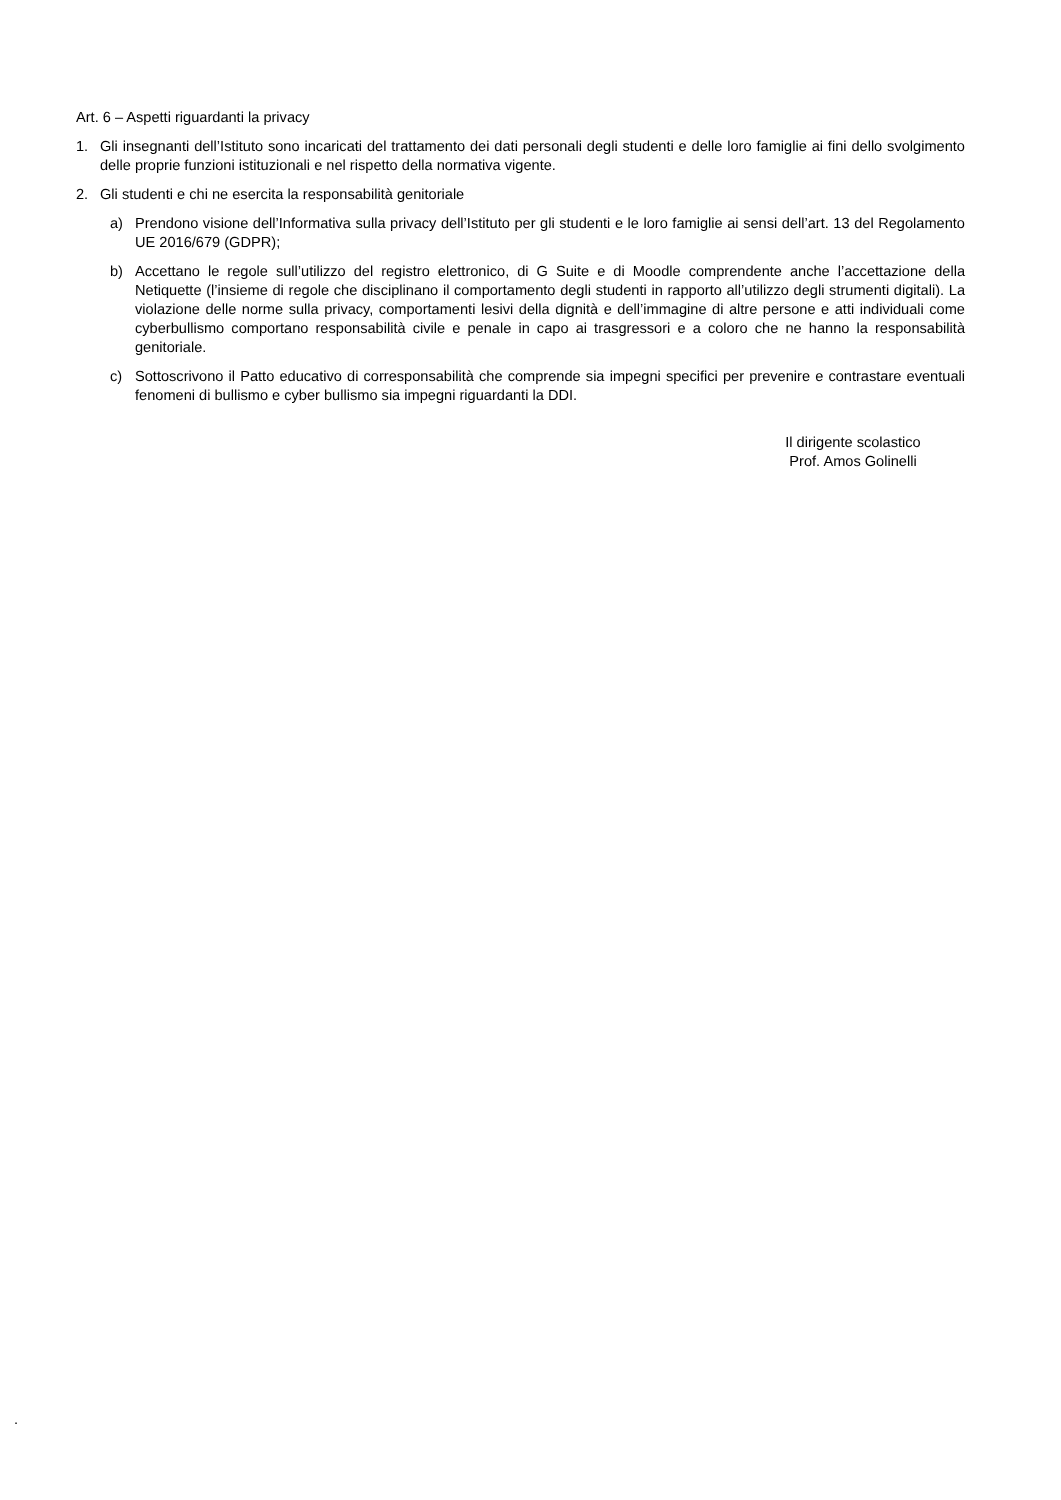Art. 6 – Aspetti riguardanti la privacy
1. Gli insegnanti dell’Istituto sono incaricati del trattamento dei dati personali degli studenti e delle loro famiglie ai fini dello svolgimento delle proprie funzioni istituzionali e nel rispetto della normativa vigente.
2. Gli studenti e chi ne esercita la responsabilità genitoriale
a) Prendono visione dell’Informativa sulla privacy dell’Istituto per gli studenti e le loro famiglie ai sensi dell’art. 13 del Regolamento UE 2016/679 (GDPR);
b) Accettano le regole sull’utilizzo del registro elettronico, di G Suite e di Moodle comprendente anche l’accettazione della Netiquette (l’insieme di regole che disciplinano il comportamento degli studenti in rapporto all’utilizzo degli strumenti digitali). La violazione delle norme sulla privacy, comportamenti lesivi della dignità e dell’immagine di altre persone e atti individuali come cyberbullismo comportano responsabilità civile e penale in capo ai trasgressori e a coloro che ne hanno la responsabilità genitoriale.
c) Sottoscrivono il Patto educativo di corresponsabilità che comprende sia impegni specifici per prevenire e contrastare eventuali fenomeni di bullismo e cyber bullismo sia impegni riguardanti la DDI.
Il dirigente scolastico
Prof. Amos Golinelli
.